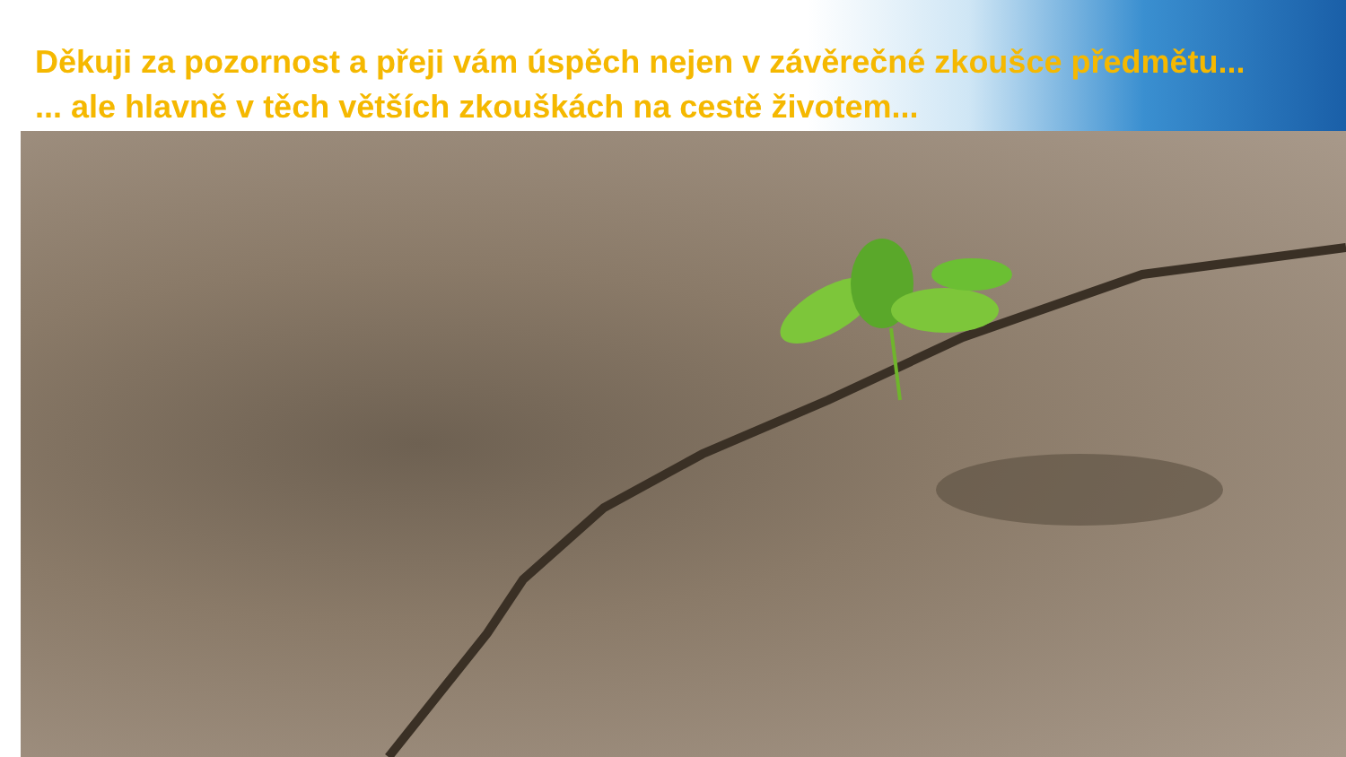Děkuji za pozornost a přeji vám úspěch nejen v závěrečné zkoušce předmětu...
... ale hlavně v těch větších zkouškách na cestě životem...